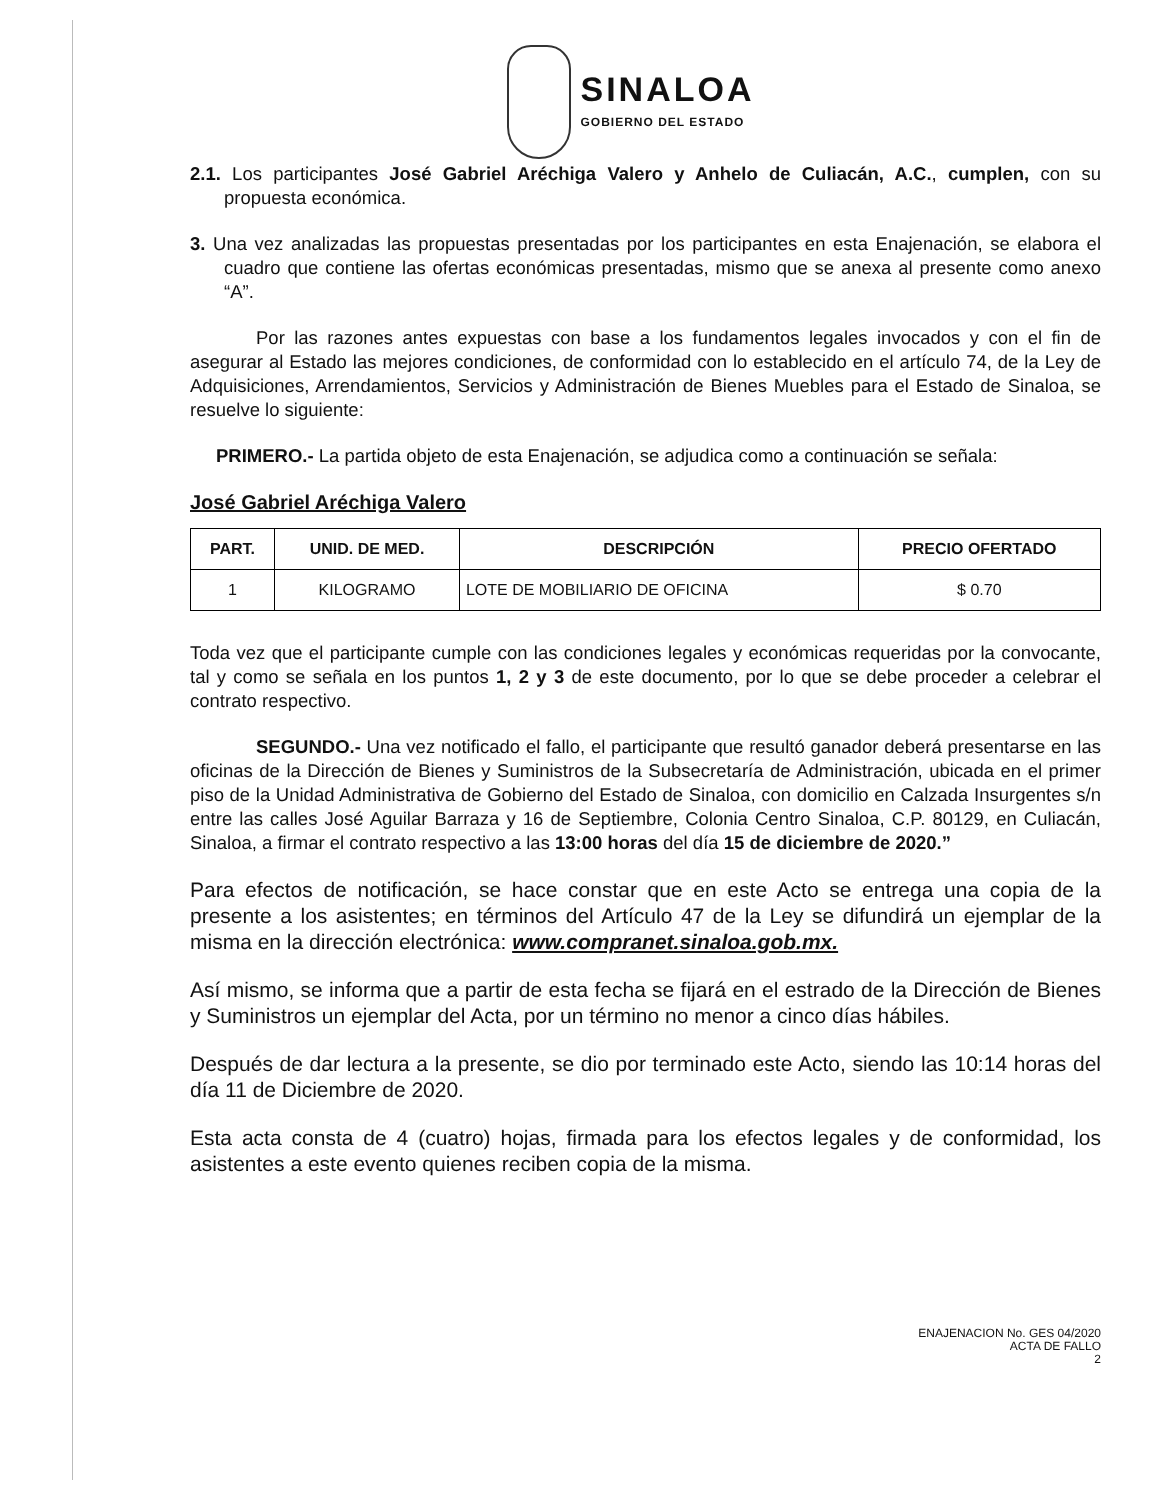SINALOA
GOBIERNO DEL ESTADO
2.1. Los participantes José Gabriel Aréchiga Valero y Anhelo de Culiacán, A.C., cumplen, con su propuesta económica.
3. Una vez analizadas las propuestas presentadas por los participantes en esta Enajenación, se elabora el cuadro que contiene las ofertas económicas presentadas, mismo que se anexa al presente como anexo “A”.
Por las razones antes expuestas con base a los fundamentos legales invocados y con el fin de asegurar al Estado las mejores condiciones, de conformidad con lo establecido en el artículo 74, de la Ley de Adquisiciones, Arrendamientos, Servicios y Administración de Bienes Muebles para el Estado de Sinaloa, se resuelve lo siguiente:
PRIMERO.- La partida objeto de esta Enajenación, se adjudica como a continuación se señala:
José Gabriel Aréchiga Valero
| PART. | UNID. DE MED. | DESCRIPCIÓN | PRECIO OFERTADO |
| --- | --- | --- | --- |
| 1 | KILOGRAMO | LOTE DE MOBILIARIO DE OFICINA | $ 0.70 |
Toda vez que el participante cumple con las condiciones legales y económicas requeridas por la convocante, tal y como se señala en los puntos 1, 2 y 3 de este documento, por lo que se debe proceder a celebrar el contrato respectivo.
SEGUNDO.- Una vez notificado el fallo, el participante que resultó ganador deberá presentarse en las oficinas de la Dirección de Bienes y Suministros de la Subsecretaría de Administración, ubicada en el primer piso de la Unidad Administrativa de Gobierno del Estado de Sinaloa, con domicilio en Calzada Insurgentes s/n entre las calles José Aguilar Barraza y 16 de Septiembre, Colonia Centro Sinaloa, C.P. 80129, en Culiacán, Sinaloa, a firmar el contrato respectivo a las 13:00 horas del día 15 de diciembre de 2020.”
Para efectos de notificación, se hace constar que en este Acto se entrega una copia de la presente a los asistentes; en términos del Artículo 47 de la Ley se difundirá un ejemplar de la misma en la dirección electrónica: www.compranet.sinaloa.gob.mx.
Así mismo, se informa que a partir de esta fecha se fijará en el estrado de la Dirección de Bienes y Suministros un ejemplar del Acta, por un término no menor a cinco días hábiles.
Después de dar lectura a la presente, se dio por terminado este Acto, siendo las 10:14 horas del día 11 de Diciembre de 2020.
Esta acta consta de 4 (cuatro) hojas, firmada para los efectos legales y de conformidad, los asistentes a este evento quienes reciben copia de la misma.
ENAJENACION No. GES 04/2020
ACTA DE FALLO
2